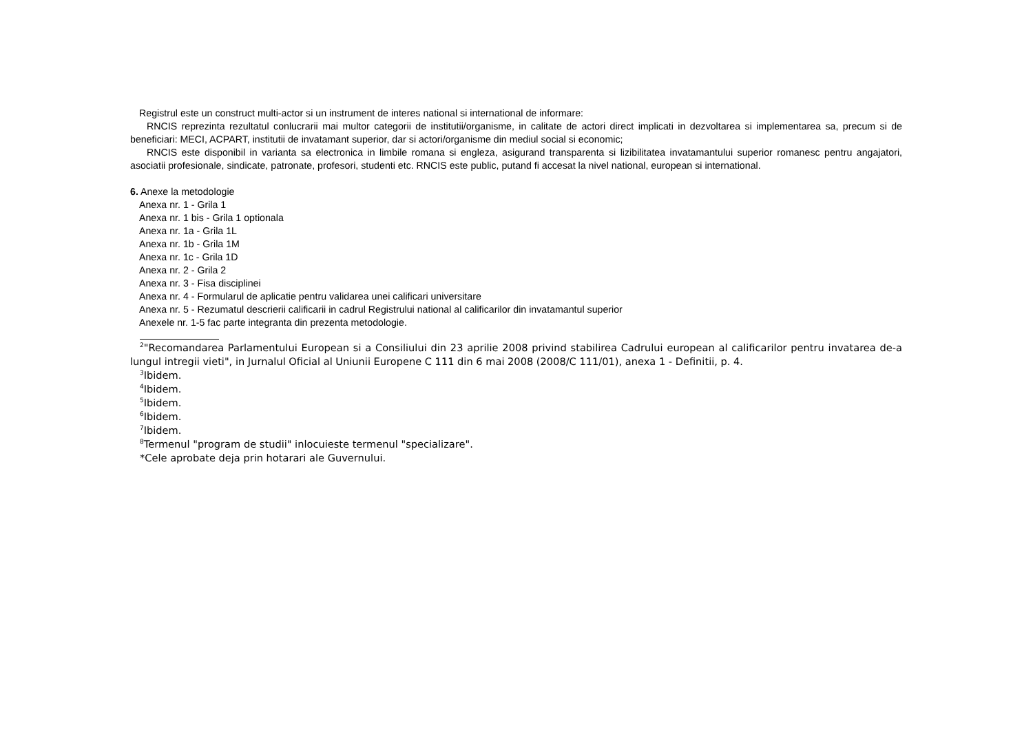Registrul este un construct multi-actor si un instrument de interes national si international de informare:
RNCIS reprezinta rezultatul conlucrarii mai multor categorii de institutii/organisme, in calitate de actori direct implicati in dezvoltarea si implementarea sa, precum si de beneficiari: MECI, ACPART, institutii de invatamant superior, dar si actori/organisme din mediul social si economic;
RNCIS este disponibil in varianta sa electronica in limbile romana si engleza, asigurand transparenta si lizibilitatea invatamantului superior romanesc pentru angajatori, asociatii profesionale, sindicate, patronate, profesori, studenti etc. RNCIS este public, putand fi accesat la nivel national, european si international.
6. Anexe la metodologie
Anexa nr. 1 - Grila 1
Anexa nr. 1 bis - Grila 1 optionala
Anexa nr. 1a - Grila 1L
Anexa nr. 1b - Grila 1M
Anexa nr. 1c - Grila 1D
Anexa nr. 2 - Grila 2
Anexa nr. 3 - Fisa disciplinei
Anexa nr. 4 - Formularul de aplicatie pentru validarea unei calificari universitare
Anexa nr. 5 - Rezumatul descrierii calificarii in cadrul Registrului national al calificarilor din invatamantul superior
Anexele nr. 1-5 fac parte integranta din prezenta metodologie.
<sup>2</sup> "Recomandarea Parlamentului European si a Consiliului din 23 aprilie 2008 privind stabilirea Cadrului european al calificarilor pentru invatarea de-a lungul intregii vieti", in Jurnalul Oficial al Uniunii Europene C 111 din 6 mai 2008 (2008/C 111/01), anexa 1 - Definitii, p. 4.
<sup>3</sup> Ibidem.
<sup>4</sup> Ibidem.
<sup>5</sup> Ibidem.
<sup>6</sup> Ibidem.
<sup>7</sup> Ibidem.
<sup>8</sup> Termenul "program de studii" inlocuieste termenul "specializare".
*Cele aprobate deja prin hotarari ale Guvernului.